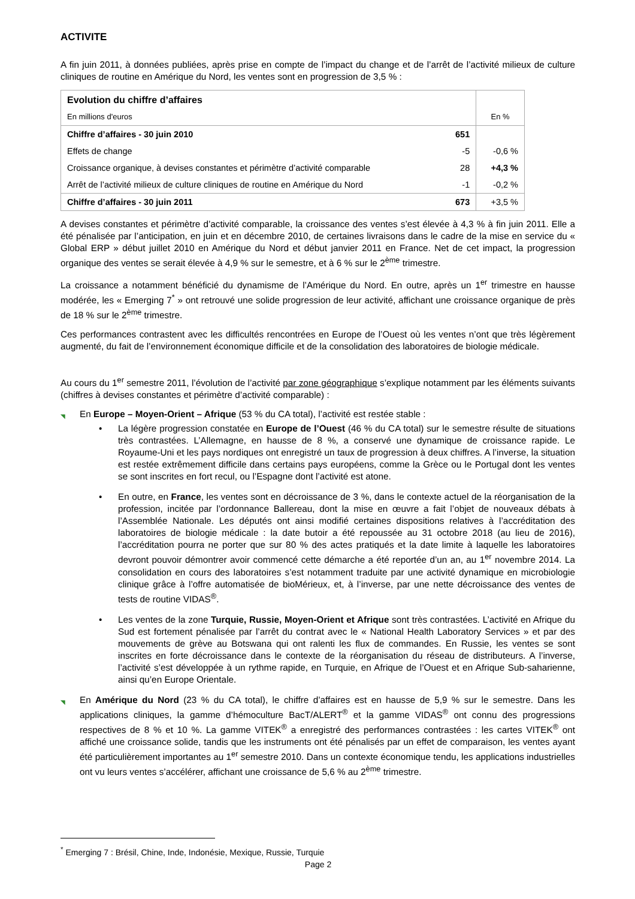ACTIVITE
A fin juin 2011, à données publiées, après prise en compte de l’impact du change et de l’arrêt de l’activité milieux de culture cliniques de routine en Amérique du Nord, les ventes sont en progression de 3,5 % :
| Evolution du chiffre d’affaires | | |
| En millions d'euros | | En % |
| Chiffre d’affaires - 30 juin 2010 | 651 | |
| Effets de change | -5 | -0,6 % |
| Croissance organique, à devises constantes et périmètre d’activité comparable | 28 | +4,3 % |
| Arrêt de l’activité milieux de culture cliniques de routine en Amérique du Nord | -1 | -0,2 % |
| Chiffre d’affaires - 30 juin 2011 | 673 | +3,5 % |
A devises constantes et périmètre d’activité comparable, la croissance des ventes s’est élevée à 4,3 % à fin juin 2011. Elle a été pénalisée par l’anticipation, en juin et en décembre 2010, de certaines livraisons dans le cadre de la mise en service du « Global ERP » début juillet 2010 en Amérique du Nord et début janvier 2011 en France. Net de cet impact, la progression organique des ventes se serait élevée à 4,9 % sur le semestre, et à 6 % sur le 2<sup>ème</sup> trimestre.
La croissance a notamment bénéficié du dynamisme de l’Amérique du Nord. En outre, après un 1<sup>er</sup> trimestre en hausse modérée, les « Emerging 7<sup>*</sup> » ont retrouvé une solide progression de leur activité, affichant une croissance organique de près de 18 % sur le 2<sup>ème</sup> trimestre.
Ces performances contrastent avec les difficultés rencontrées en Europe de l’Ouest où les ventes n’ont que très légèrement augmenté, du fait de l’environnement économique difficile et de la consolidation des laboratoires de biologie médicale.
Au cours du 1<sup>er</sup> semestre 2011, l’évolution de l’activité par zone géographique s’explique notamment par les éléments suivants (chiffres à devises constantes et périmètre d’activité comparable) :
◥ En Europe – Moyen-Orient – Afrique (53 % du CA total), l’activité est restée stable :
• La légère progression constatée en Europe de l’Ouest (46 % du CA total) sur le semestre résulte de situations très contrastées. L’Allemagne, en hausse de 8 %, a conservé une dynamique de croissance rapide. Le Royaume-Uni et les pays nordiques ont enregistré un taux de progression à deux chiffres. A l’inverse, la situation est restée extrêmement difficile dans certains pays européens, comme la Grèce ou le Portugal dont les ventes se sont inscrites en fort recul, ou l’Espagne dont l’activité est atone.
• En outre, en France, les ventes sont en décroissance de 3 %, dans le contexte actuel de la réorganisation de la profession, incitée par l’ordonnance Ballereau, dont la mise en œuvre a fait l’objet de nouveaux débats à l’Assemblée Nationale. Les députés ont ainsi modifié certaines dispositions relatives à l’accréditation des laboratoires de biologie médicale : la date butoir a été repoussée au 31 octobre 2018 (au lieu de 2016), l’accréditation pourra ne porter que sur 80 % des actes pratiqués et la date limite à laquelle les laboratoires devront pouvoir démontrer avoir commencé cette démarche a été reportée d’un an, au 1<sup>er</sup> novembre 2014. La consolidation en cours des laboratoires s’est notamment traduite par une activité dynamique en microbiologie clinique grâce à l’offre automatisée de bioMérieux, et, à l’inverse, par une nette décroissance des ventes de tests de routine VIDAS<sup>®</sup>.
• Les ventes de la zone Turquie, Russie, Moyen-Orient et Afrique sont très contrastées. L’activité en Afrique du Sud est fortement pénalisée par l’arrêt du contrat avec le « National Health Laboratory Services » et par des mouvements de grève au Botswana qui ont ralenti les flux de commandes. En Russie, les ventes se sont inscrites en forte décroissance dans le contexte de la réorganisation du réseau de distributeurs. A l’inverse, l’activité s’est développée à un rythme rapide, en Turquie, en Afrique de l’Ouest et en Afrique Sub-saharienne, ainsi qu’en Europe Orientale.
◥ En Amérique du Nord (23 % du CA total), le chiffre d’affaires est en hausse de 5,9 % sur le semestre. Dans les applications cliniques, la gamme d’hémoculture BacT/ALERT<sup>®</sup> et la gamme VIDAS<sup>®</sup> ont connu des progressions respectives de 8 % et 10 %. La gamme VITEK<sup>®</sup> a enregistré des performances contrastées : les cartes VITEK<sup>®</sup> ont affiché une croissance solide, tandis que les instruments ont été pénalisés par un effet de comparaison, les ventes ayant été particulièrement importantes au 1<sup>er</sup> semestre 2010. Dans un contexte économique tendu, les applications industrielles ont vu leurs ventes s’accélérer, affichant une croissance de 5,6 % au 2<sup>ème</sup> trimestre.
<sup>*</sup> Emerging 7 : Brésil, Chine, Inde, Indonésie, Mexique, Russie, Turquie
Page 2